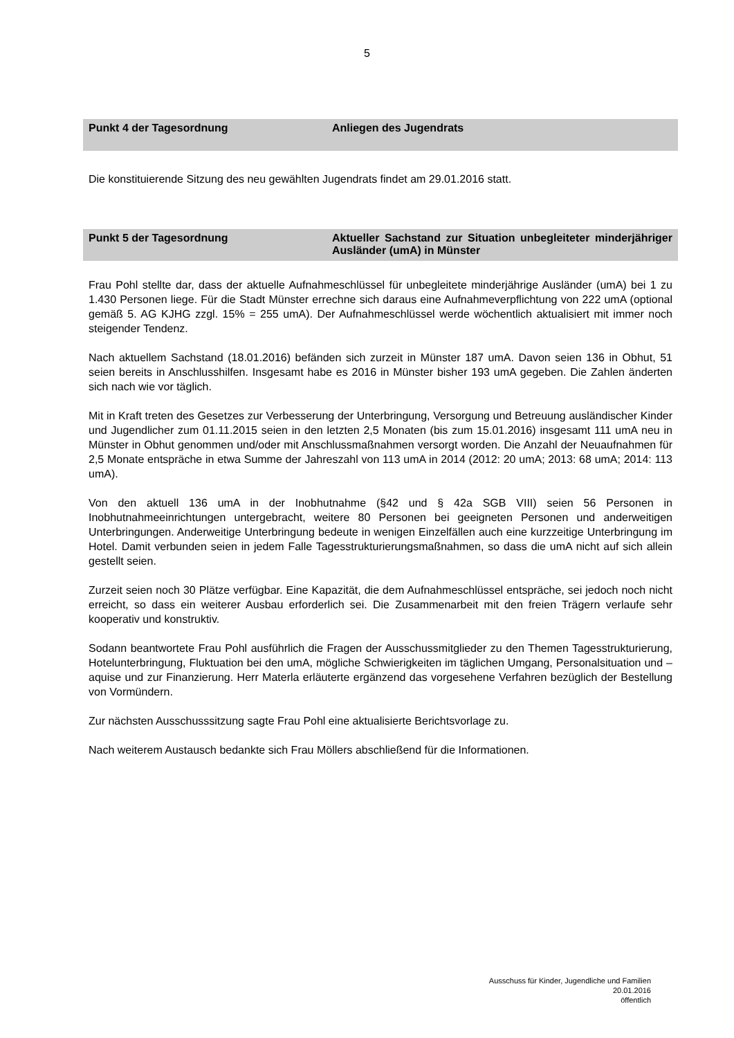5
Punkt 4 der Tagesordnung Anliegen des Jugendrats
Die konstituierende Sitzung des neu gewählten Jugendrats findet am 29.01.2016 statt.
Punkt 5 der Tagesordnung Aktueller Sachstand zur Situation unbegleiteter minderjähriger Ausländer (umA) in Münster
Frau Pohl stellte dar, dass der aktuelle Aufnahmeschlüssel für unbegleitete minderjährige Ausländer (umA) bei 1 zu 1.430 Personen liege. Für die Stadt Münster errechne sich daraus eine Aufnahmeverpflichtung von 222 umA (optional gemäß 5. AG KJHG zzgl. 15% = 255 umA). Der Aufnahmeschlüssel werde wöchentlich aktualisiert mit immer noch steigender Tendenz.
Nach aktuellem Sachstand (18.01.2016) befänden sich zurzeit in Münster 187 umA. Davon seien 136 in Obhut, 51 seien bereits in Anschlusshilfen. Insgesamt habe es 2016 in Münster bisher 193 umA gegeben. Die Zahlen änderten sich nach wie vor täglich.
Mit in Kraft treten des Gesetzes zur Verbesserung der Unterbringung, Versorgung und Betreuung ausländischer Kinder und Jugendlicher zum 01.11.2015 seien in den letzten 2,5 Monaten (bis zum 15.01.2016) insgesamt 111 umA neu in Münster in Obhut genommen und/oder mit Anschlussmaßnahmen versorgt worden. Die Anzahl der Neuaufnahmen für 2,5 Monate entspräche in etwa Summe der Jahreszahl von 113 umA in 2014 (2012: 20 umA; 2013: 68 umA; 2014: 113 umA).
Von den aktuell 136 umA in der Inobhutnahme (§42 und § 42a SGB VIII) seien 56 Personen in Inobhutnahmeeinrichtungen untergebracht, weitere 80 Personen bei geeigneten Personen und anderweitigen Unterbringungen. Anderweitige Unterbringung bedeute in wenigen Einzelfällen auch eine kurzzeitige Unterbringung im Hotel. Damit verbunden seien in jedem Falle Tagesstrukturierungsmaßnahmen, so dass die umA nicht auf sich allein gestellt seien.
Zurzeit seien noch 30 Plätze verfügbar. Eine Kapazität, die dem Aufnahmeschlüssel entspräche, sei jedoch noch nicht erreicht, so dass ein weiterer Ausbau erforderlich sei. Die Zusammenarbeit mit den freien Trägern verlaufe sehr kooperativ und konstruktiv.
Sodann beantwortete Frau Pohl ausführlich die Fragen der Ausschussmitglieder zu den Themen Tagesstrukturierung, Hotelunterbringung, Fluktuation bei den umA, mögliche Schwierigkeiten im täglichen Umgang, Personalsituation und –aquise und zur Finanzierung. Herr Materla erläuterte ergänzend das vorgesehene Verfahren bezüglich der Bestellung von Vormündern.
Zur nächsten Ausschusssitzung sagte Frau Pohl eine aktualisierte Berichtsvorlage zu.
Nach weiterem Austausch bedankte sich Frau Möllers abschließend für die Informationen.
Ausschuss für Kinder, Jugendliche und Familien
20.01.2016
öffentlich